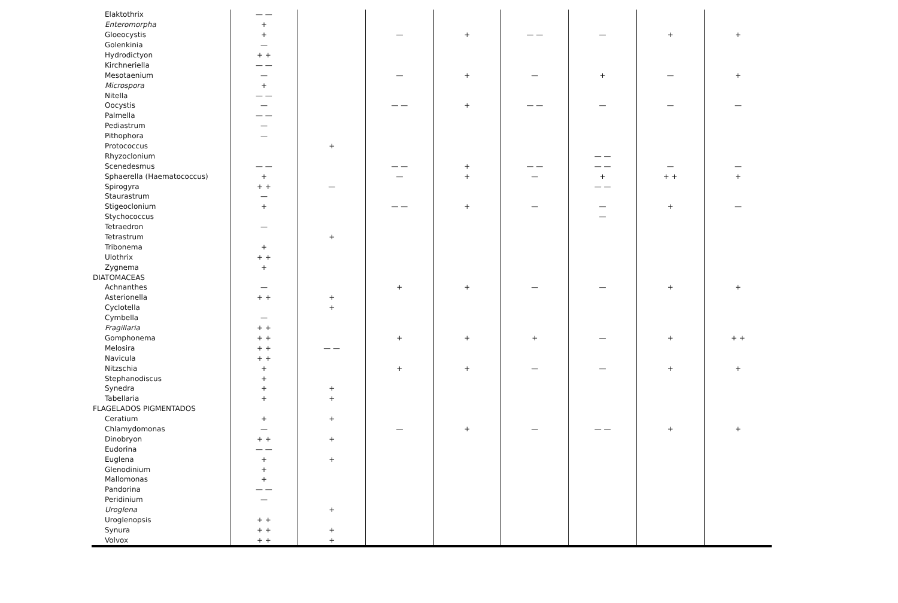| Elaktothrix | — — | | | | | | | |
| Enteromorpha | + | | | | | | | |
| Gloeocystis | + | | — | + | — — | — | + | + |
| Golenkinia | — | | | | | | | |
| Hydrodictyon | + + | | | | | | | |
| Kirchneriella | — — | | | | | | | |
| Mesotaenium | — | | — | + | — | + | — | + |
| Microspora | + | | | | | | | |
| Nitella | — — | | | | | | | |
| Oocystis | — | | — — | + | — — | — | — | — |
| Palmella | — — | | | | | | | |
| Pediastrum | — | | | | | | | |
| Pithophora | — | | | | | | | |
| Protococcus | | + | | | | | | |
| Rhyzoclonium | | | | | | — — | | |
| Scenedesmus | — — | | — — | + | — — | — — | — | — |
| Sphaerella (Haematococcus) | + | | — | + | — | + | + + | + |
| Spirogyra | + + | — | | | | — — | | |
| Staurastrum | — | | | | | | | |
| Stigeoclonium | + | | — — | + | — | — | + | — |
| Stychococcus | | | | | | — | | |
| Tetraedron | — | | | | | | | |
| Tetrastrum | | + | | | | | | |
| Tribonema | + | | | | | | | |
| Ulothrix | + + | | | | | | | |
| Zygnema | + | | | | | | | |
| DIATOMACEAS | | | | | | | | |
| Achnanthes | — | | + | + | — | — | + | + |
| Asterionella | + + | + | | | | | | |
| Cyclotella | | + | | | | | | |
| Cymbella | — | | | | | | | |
| Fragillaria | + + | | | | | | | |
| Gomphonema | + + | | + | + | + | — | + | + + |
| Melosira | + + | — — | | | | | | |
| Navicula | + + | | | | | | | |
| Nitzschia | + | | + | + | — | — | + | + |
| Stephanodiscus | + | | | | | | | |
| Synedra | + | + | | | | | | |
| Tabellaria | + | + | | | | | | |
| FLAGELADOS PIGMENTADOS | | | | | | | | |
| Ceratium | + | + | | | | | | |
| Chlamydomonas | — | | — | + | — | — — | + | + |
| Dinobryon | + + | + | | | | | | |
| Eudorina | — — | | | | | | | |
| Euglena | + | + | | | | | | |
| Glenodinium | + | | | | | | | |
| Mallomonas | + | | | | | | | |
| Pandorina | — — | | | | | | | |
| Peridinium | — | | | | | | | |
| Uroglena | | + | | | | | | |
| Uroglenopsis | + + | | | | | | | |
| Synura | + + | + | | | | | | |
| Volvox | + + | + | | | | | | |